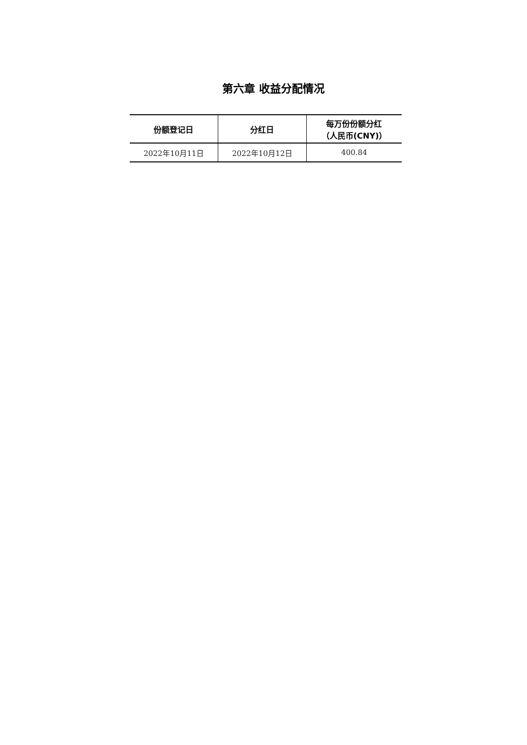第六章 收益分配情况
| 份额登记日 | 分红日 | 每万份份额分红 （人民币(CNY)） |
| --- | --- | --- |
| 2022年10月11日 | 2022年10月12日 | 400.84 |